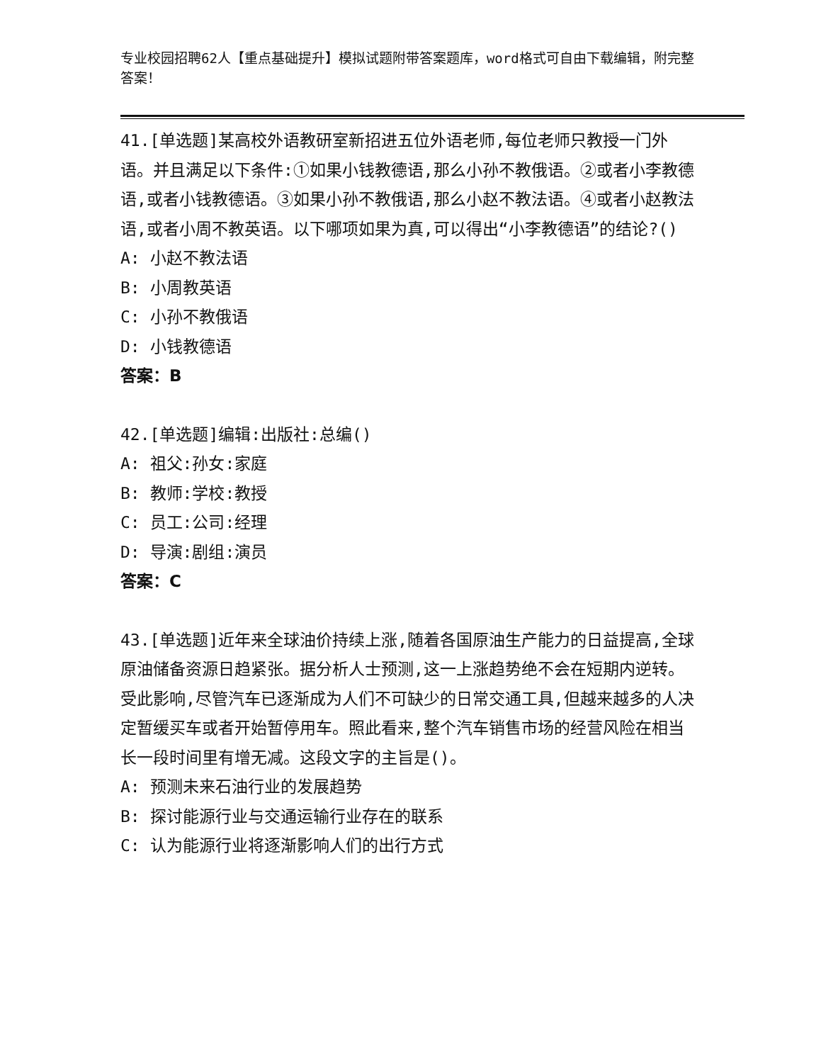专业校园招聘62人【重点基础提升】模拟试题附带答案题库，word格式可自由下载编辑，附完整答案！
41.[单选题]某高校外语教研室新招进五位外语老师,每位老师只教授一门外语。并且满足以下条件:①如果小钱教德语,那么小孙不教俄语。②或者小李教德语,或者小钱教德语。③如果小孙不教俄语,那么小赵不教法语。④或者小赵教法语,或者小周不教英语。以下哪项如果为真,可以得出“小李教德语”的结论?()
A: 小赵不教法语
B: 小周教英语
C: 小孙不教俄语
D: 小钱教德语
答案：B
42.[单选题]编辑:出版社:总编()
A: 祖父:孙女:家庭
B: 教师:学校:教授
C: 员工:公司:经理
D: 导演:剧组:演员
答案：C
43.[单选题]近年来全球油价持续上涨,随着各国原油生产能力的日益提高,全球原油储备资源日趋紧张。据分析人士预测,这一上涨趋势绝不会在短期内逆转。受此影响,尽管汽车已逐渐成为人们不可缺少的日常交通工具,但越来越多的人决定暂缓买车或者开始暂停用车。照此看来,整个汽车销售市场的经营风险在相当长一段时间里有增无减。这段文字的主旨是()。
A: 预测未来石油行业的发展趋势
B: 探讨能源行业与交通运输行业存在的联系
C: 认为能源行业将逐渐影响人们的出行方式